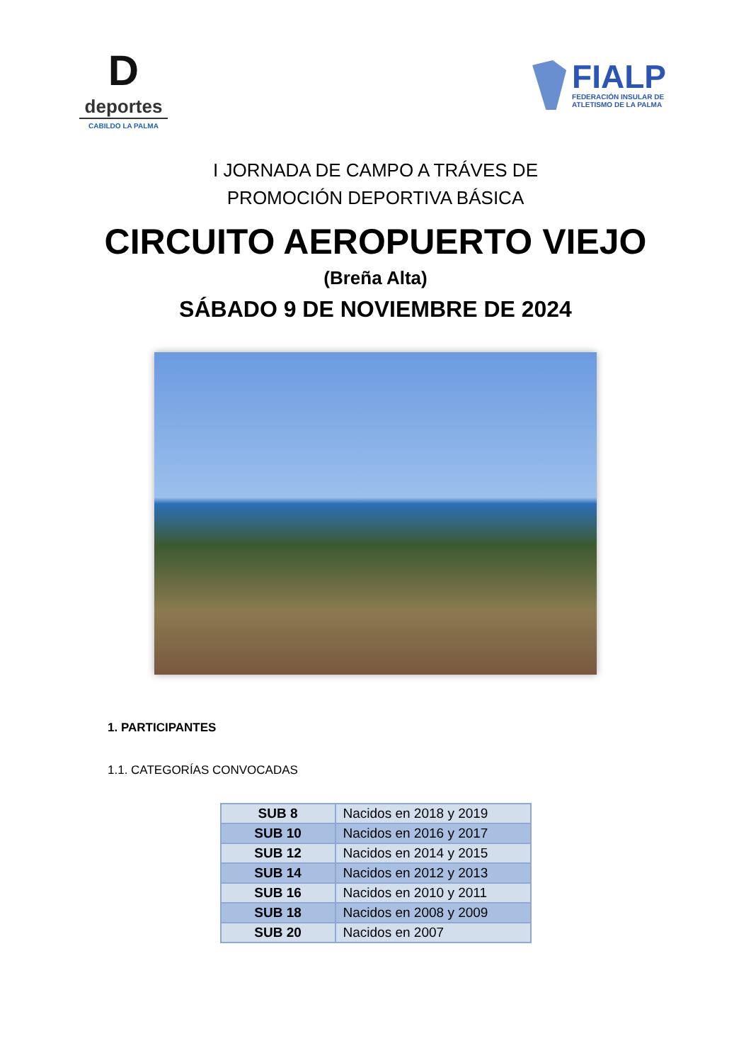D
deportes
CABILDO LA PALMA
FIALP
FEDERACIÓN INSULAR DE
ATLETISMO DE LA PALMA
I JORNADA DE CAMPO A TRÁVES DE
PROMOCIÓN DEPORTIVA BÁSICA
CIRCUITO AEROPUERTO VIEJO
(Breña Alta)
SÁBADO 9 DE NOVIEMBRE DE 2024
1. PARTICIPANTES
1.1. CATEGORÍAS CONVOCADAS
| SUB 8 | Nacidos en 2018 y 2019 |
| SUB 10 | Nacidos en 2016 y 2017 |
| SUB 12 | Nacidos en 2014 y 2015 |
| SUB 14 | Nacidos en 2012 y 2013 |
| SUB 16 | Nacidos en 2010 y 2011 |
| SUB 18 | Nacidos en 2008 y 2009 |
| SUB 20 | Nacidos en 2007 |